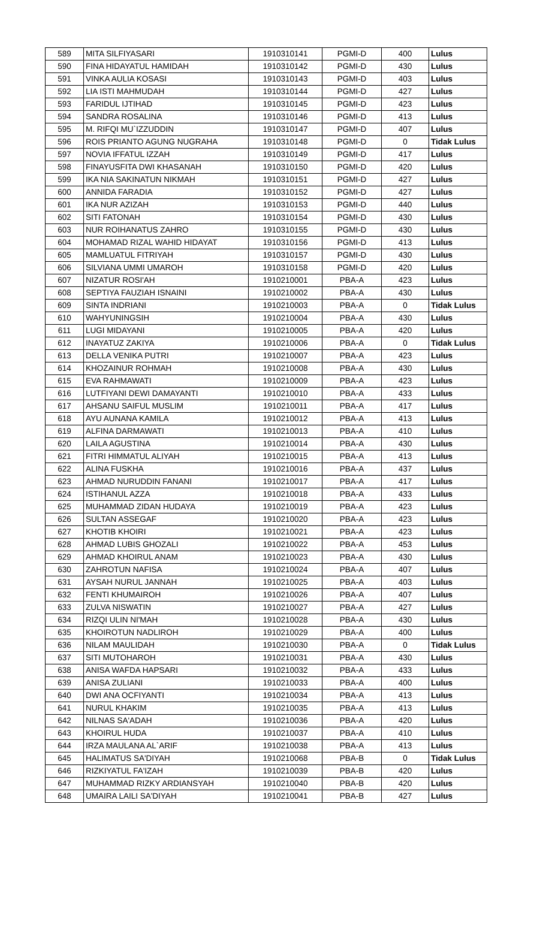| 589 | MITA SILFIYASARI | 1910310141 | PGMI-D | 400 | Lulus |
| 590 | FINA HIDAYATUL HAMIDAH | 1910310142 | PGMI-D | 430 | Lulus |
| 591 | VINKA AULIA KOSASI | 1910310143 | PGMI-D | 403 | Lulus |
| 592 | LIA ISTI MAHMUDAH | 1910310144 | PGMI-D | 427 | Lulus |
| 593 | FARIDUL IJTIHAD | 1910310145 | PGMI-D | 423 | Lulus |
| 594 | SANDRA ROSALINA | 1910310146 | PGMI-D | 413 | Lulus |
| 595 | M. RIFQI MU`IZZUDDIN | 1910310147 | PGMI-D | 407 | Lulus |
| 596 | ROIS PRIANTO AGUNG NUGRAHA | 1910310148 | PGMI-D | 0 | Tidak Lulus |
| 597 | NOVIA IFFATUL IZZAH | 1910310149 | PGMI-D | 417 | Lulus |
| 598 | FINAYUSFITA DWI KHASANAH | 1910310150 | PGMI-D | 420 | Lulus |
| 599 | IKA NIA SAKINATUN NIKMAH | 1910310151 | PGMI-D | 427 | Lulus |
| 600 | ANNIDA FARADIA | 1910310152 | PGMI-D | 427 | Lulus |
| 601 | IKA NUR AZIZAH | 1910310153 | PGMI-D | 440 | Lulus |
| 602 | SITI FATONAH | 1910310154 | PGMI-D | 430 | Lulus |
| 603 | NUR ROIHANATUS ZAHRO | 1910310155 | PGMI-D | 430 | Lulus |
| 604 | MOHAMAD RIZAL WAHID HIDAYAT | 1910310156 | PGMI-D | 413 | Lulus |
| 605 | MAMLUATUL FITRIYAH | 1910310157 | PGMI-D | 430 | Lulus |
| 606 | SILVIANA UMMI UMAROH | 1910310158 | PGMI-D | 420 | Lulus |
| 607 | NIZATUR ROSI'AH | 1910210001 | PBA-A | 423 | Lulus |
| 608 | SEPTIYA FAUZIAH ISNAINI | 1910210002 | PBA-A | 430 | Lulus |
| 609 | SINTA INDRIANI | 1910210003 | PBA-A | 0 | Tidak Lulus |
| 610 | WAHYUNINGSIH | 1910210004 | PBA-A | 430 | Lulus |
| 611 | LUGI MIDAYANI | 1910210005 | PBA-A | 420 | Lulus |
| 612 | INAYATUZ ZAKIYA | 1910210006 | PBA-A | 0 | Tidak Lulus |
| 613 | DELLA VENIKA PUTRI | 1910210007 | PBA-A | 423 | Lulus |
| 614 | KHOZAINUR ROHMAH | 1910210008 | PBA-A | 430 | Lulus |
| 615 | EVA RAHMAWATI | 1910210009 | PBA-A | 423 | Lulus |
| 616 | LUTFIYANI DEWI DAMAYANTI | 1910210010 | PBA-A | 433 | Lulus |
| 617 | AHSANU SAIFUL MUSLIM | 1910210011 | PBA-A | 417 | Lulus |
| 618 | AYU AUNANA KAMILA | 1910210012 | PBA-A | 413 | Lulus |
| 619 | ALFINA DARMAWATI | 1910210013 | PBA-A | 410 | Lulus |
| 620 | LAILA AGUSTINA | 1910210014 | PBA-A | 430 | Lulus |
| 621 | FITRI HIMMATUL ALIYAH | 1910210015 | PBA-A | 413 | Lulus |
| 622 | ALINA FUSKHA | 1910210016 | PBA-A | 437 | Lulus |
| 623 | AHMAD NURUDDIN FANANI | 1910210017 | PBA-A | 417 | Lulus |
| 624 | ISTIHANUL AZZA | 1910210018 | PBA-A | 433 | Lulus |
| 625 | MUHAMMAD ZIDAN HUDAYA | 1910210019 | PBA-A | 423 | Lulus |
| 626 | SULTAN ASSEGAF | 1910210020 | PBA-A | 423 | Lulus |
| 627 | KHOTIB KHOIRI | 1910210021 | PBA-A | 423 | Lulus |
| 628 | AHMAD LUBIS GHOZALI | 1910210022 | PBA-A | 453 | Lulus |
| 629 | AHMAD KHOIRUL ANAM | 1910210023 | PBA-A | 430 | Lulus |
| 630 | ZAHROTUN NAFISA | 1910210024 | PBA-A | 407 | Lulus |
| 631 | AYSAH NURUL JANNAH | 1910210025 | PBA-A | 403 | Lulus |
| 632 | FENTI KHUMAIROH | 1910210026 | PBA-A | 407 | Lulus |
| 633 | ZULVA NISWATIN | 1910210027 | PBA-A | 427 | Lulus |
| 634 | RIZQI ULIN NI'MAH | 1910210028 | PBA-A | 430 | Lulus |
| 635 | KHOIROTUN NADLIROH | 1910210029 | PBA-A | 400 | Lulus |
| 636 | NILAM MAULIDAH | 1910210030 | PBA-A | 0 | Tidak Lulus |
| 637 | SITI MUTOHAROH | 1910210031 | PBA-A | 430 | Lulus |
| 638 | ANISA WAFDA HAPSARI | 1910210032 | PBA-A | 433 | Lulus |
| 639 | ANISA ZULIANI | 1910210033 | PBA-A | 400 | Lulus |
| 640 | DWI ANA OCFIYANTI | 1910210034 | PBA-A | 413 | Lulus |
| 641 | NURUL KHAKIM | 1910210035 | PBA-A | 413 | Lulus |
| 642 | NILNAS SA'ADAH | 1910210036 | PBA-A | 420 | Lulus |
| 643 | KHOIRUL HUDA | 1910210037 | PBA-A | 410 | Lulus |
| 644 | IRZA MAULANA AL`ARIF | 1910210038 | PBA-A | 413 | Lulus |
| 645 | HALIMATUS SA'DIYAH | 1910210068 | PBA-B | 0 | Tidak Lulus |
| 646 | RIZKIYATUL FA'IZAH | 1910210039 | PBA-B | 420 | Lulus |
| 647 | MUHAMMAD RIZKY ARDIANSYAH | 1910210040 | PBA-B | 420 | Lulus |
| 648 | UMAIRA LAILI SA'DIYAH | 1910210041 | PBA-B | 427 | Lulus |